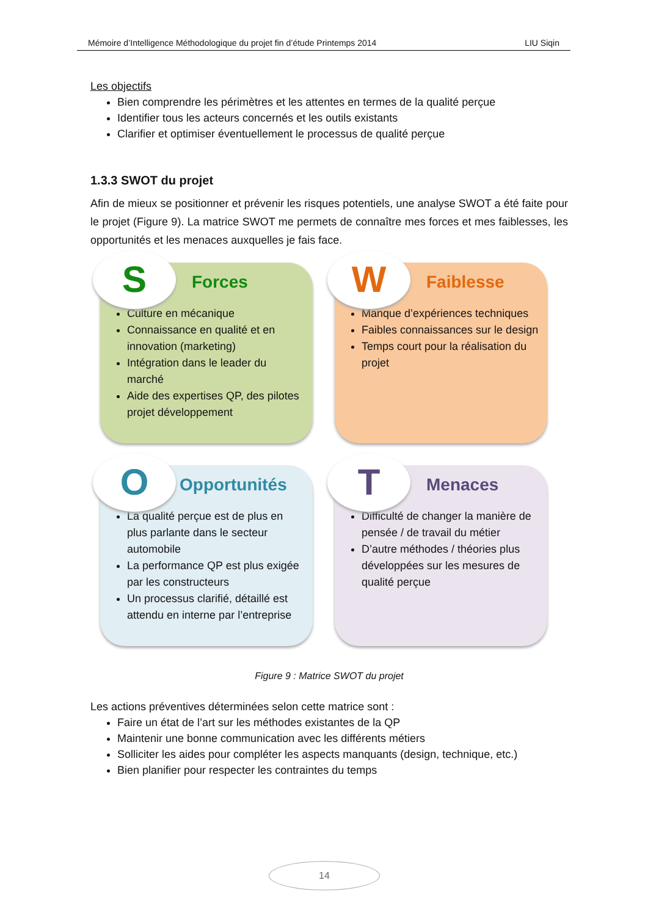Mémoire d’Intelligence Méthodologique du projet fin d’étude Printemps 2014 LIU Siqin
Les objectifs
Bien comprendre les périmètres et les attentes en termes de la qualité perçue
Identifier tous les acteurs concernés et les outils existants
Clarifier et optimiser éventuellement le processus de qualité perçue
1.3.3 SWOT du projet
Afin de mieux se positionner et prévenir les risques potentiels, une analyse SWOT a été faite pour le projet (Figure 9). La matrice SWOT me permets de connaître mes forces et mes faiblesses, les opportunités et les menaces auxquelles je fais face.
S Forces
Culture en mécanique
Connaissance en qualité et en innovation (marketing)
Intégration dans le leader du marché
Aide des expertises QP, des pilotes projet développement
W Faiblesse
Manque d’expériences techniques
Faibles connaissances sur le design
Temps court pour la réalisation du projet
O Opportunités
La qualité perçue est de plus en plus parlante dans le secteur automobile
La performance QP est plus exigée par les constructeurs
Un processus clarifié, détaillé est attendu en interne par l’entreprise
T Menaces
Difficulté de changer la manière de pensée / de travail du métier
D’autre méthodes / théories plus développées sur les mesures de qualité perçue
Figure 9 : Matrice SWOT du projet
Les actions préventives déterminées selon cette matrice sont :
Faire un état de l’art sur les méthodes existantes de la QP
Maintenir une bonne communication avec les différents métiers
Solliciter les aides pour compléter les aspects manquants (design, technique, etc.)
Bien planifier pour respecter les contraintes du temps
14